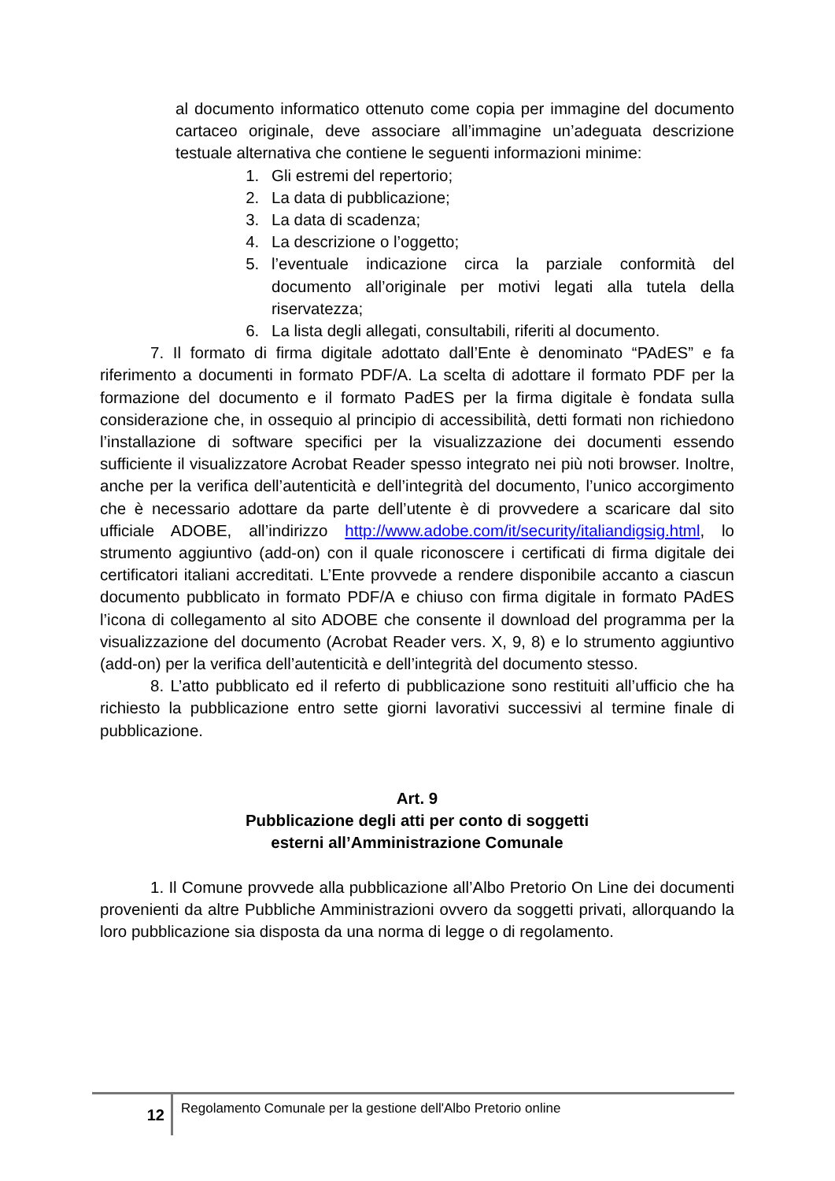al documento informatico ottenuto come copia per immagine del documento cartaceo originale, deve associare all’immagine un’adeguata descrizione testuale alternativa che contiene le seguenti informazioni minime:
1. Gli estremi del repertorio;
2. La data di pubblicazione;
3. La data di scadenza;
4. La descrizione o l’oggetto;
5. l’eventuale indicazione circa la parziale conformità del documento all’originale per motivi legati alla tutela della riservatezza;
6. La lista degli allegati, consultabili, riferiti al documento.
7. Il formato di firma digitale adottato dall’Ente è denominato “PAdES” e fa riferimento a documenti in formato PDF/A. La scelta di adottare il formato PDF per la formazione del documento e il formato PadES per la firma digitale è fondata sulla considerazione che, in ossequio al principio di accessibilità, detti formati non richiedono l’installazione di software specifici per la visualizzazione dei documenti essendo sufficiente il visualizzatore Acrobat Reader spesso integrato nei più noti browser. Inoltre, anche per la verifica dell’autenticità e dell’integrità del documento, l’unico accorgimento che è necessario adottare da parte dell’utente è di provvedere a scaricare dal sito ufficiale ADOBE, all’indirizzo http://www.adobe.com/it/security/italiandigsig.html, lo strumento aggiuntivo (add-on) con il quale riconoscere i certificati di firma digitale dei certificatori italiani accreditati. L’Ente provvede a rendere disponibile accanto a ciascun documento pubblicato in formato PDF/A e chiuso con firma digitale in formato PAdES l’icona di collegamento al sito ADOBE che consente il download del programma per la visualizzazione del documento (Acrobat Reader vers. X, 9, 8) e lo strumento aggiuntivo (add-on) per la verifica dell’autenticità e dell’integrità del documento stesso.
8. L’atto pubblicato ed il referto di pubblicazione sono restituiti all’ufficio che ha richiesto la pubblicazione entro sette giorni lavorativi successivi al termine finale di pubblicazione.
Art. 9
Pubblicazione degli atti per conto di soggetti
esterni all’Amministrazione Comunale
1. Il Comune provvede alla pubblicazione all’Albo Pretorio On Line dei documenti provenienti da altre Pubbliche Amministrazioni ovvero da soggetti privati, allorquando la loro pubblicazione sia disposta da una norma di legge o di regolamento.
12
Regolamento Comunale per la gestione dell'Albo Pretorio online